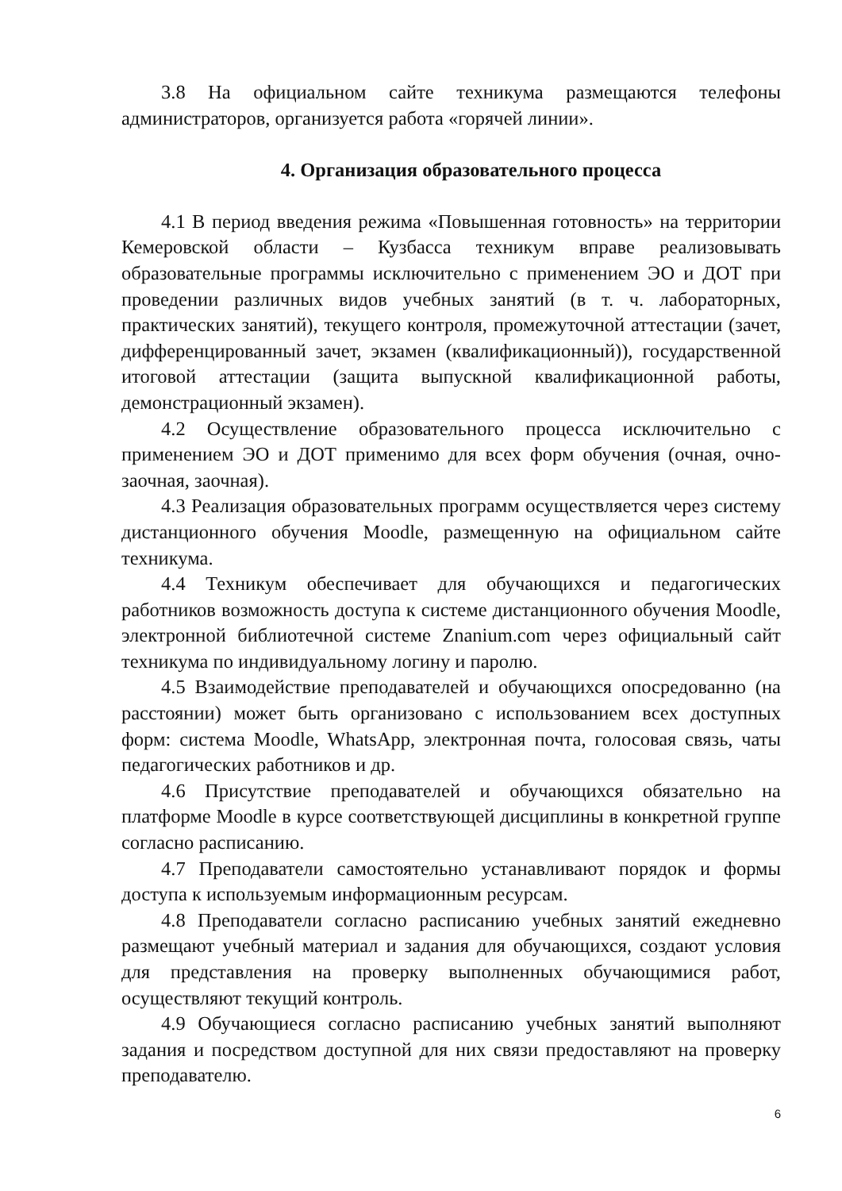3.8 На официальном сайте техникума размещаются телефоны администраторов, организуется работа «горячей линии».
4. Организация образовательного процесса
4.1 В период введения режима «Повышенная готовность» на территории Кемеровской области – Кузбасса техникум вправе реализовывать образовательные программы исключительно с применением ЭО и ДОТ при проведении различных видов учебных занятий (в т. ч. лабораторных, практических занятий), текущего контроля, промежуточной аттестации (зачет, дифференцированный зачет, экзамен (квалификационный)), государственной итоговой аттестации (защита выпускной квалификационной работы, демонстрационный экзамен).
4.2 Осуществление образовательного процесса исключительно с применением ЭО и ДОТ применимо для всех форм обучения (очная, очно-заочная, заочная).
4.3 Реализация образовательных программ осуществляется через систему дистанционного обучения Moodle, размещенную на официальном сайте техникума.
4.4 Техникум обеспечивает для обучающихся и педагогических работников возможность доступа к системе дистанционного обучения Moodle, электронной библиотечной системе Znanium.com через официальный сайт техникума по индивидуальному логину и паролю.
4.5 Взаимодействие преподавателей и обучающихся опосредованно (на расстоянии) может быть организовано с использованием всех доступных форм: система Moodle, WhatsApp, электронная почта, голосовая связь, чаты педагогических работников и др.
4.6 Присутствие преподавателей и обучающихся обязательно на платформе Moodle в курсе соответствующей дисциплины в конкретной группе согласно расписанию.
4.7 Преподаватели самостоятельно устанавливают порядок и формы доступа к используемым информационным ресурсам.
4.8 Преподаватели согласно расписанию учебных занятий ежедневно размещают учебный материал и задания для обучающихся, создают условия для представления на проверку выполненных обучающимися работ, осуществляют текущий контроль.
4.9 Обучающиеся согласно расписанию учебных занятий выполняют задания и посредством доступной для них связи предоставляют на проверку преподавателю.
6